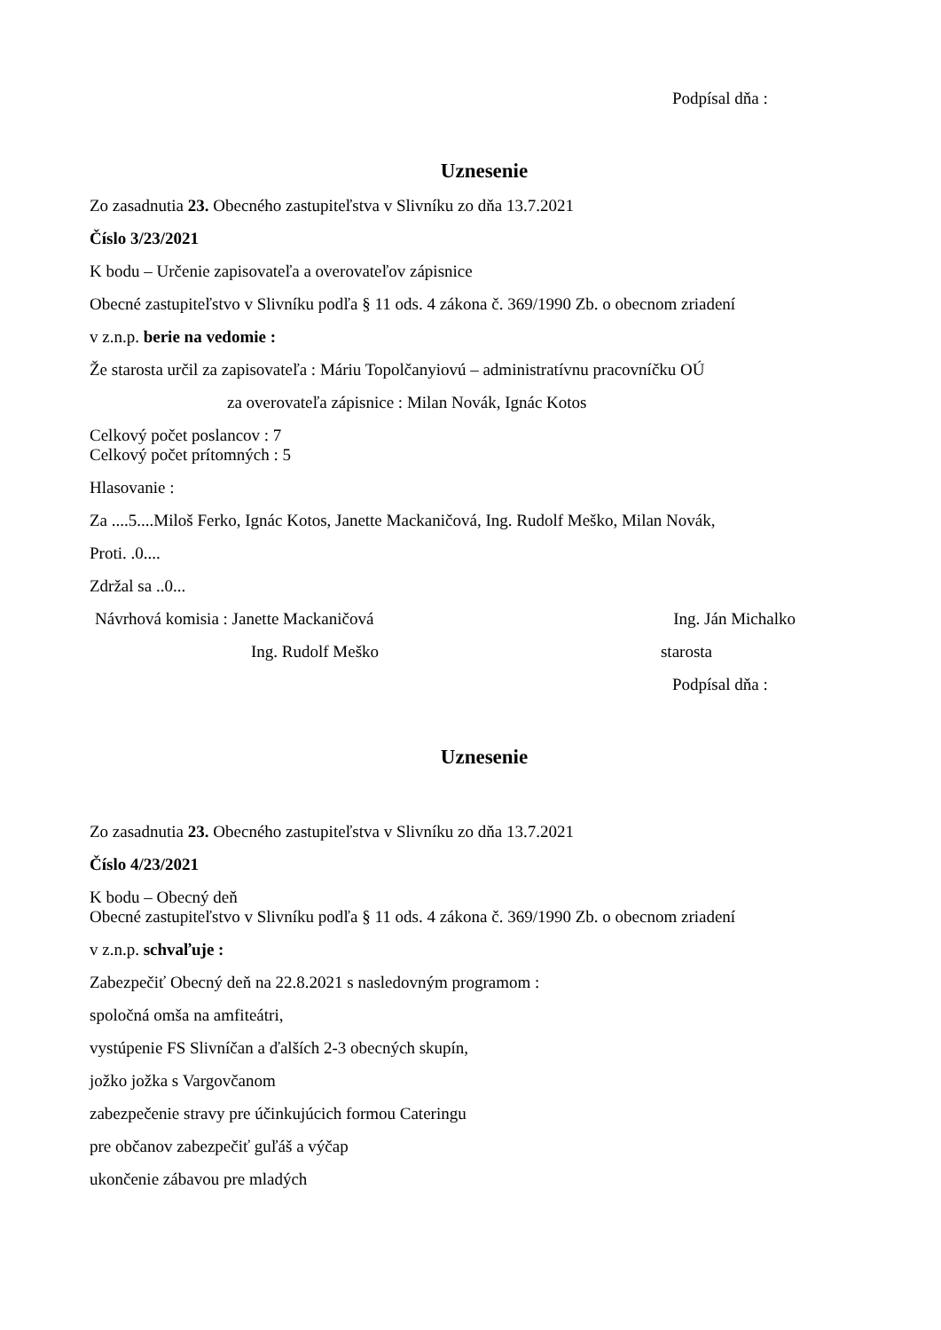Podpísal dňa :
Uznesenie
Zo zasadnutia 23. Obecného zastupiteľstva v Slivníku zo dňa 13.7.2021
Číslo 3/23/2021
K bodu – Určenie zapisovateľa a overovateľov zápisnice
Obecné zastupiteľstvo v Slivníku podľa § 11 ods. 4 zákona č. 369/1990 Zb. o obecnom zriadení
v z.n.p. berie na vedomie :
Že starosta určil za zapisovateľa : Máriu Topolčanyiovú – administratívnu pracovníčku OÚ
za overovateľa zápisnice : Milan Novák, Ignác Kotos
Celkový počet poslancov : 7
Celkový počet prítomných : 5
Hlasovanie :
Za ....5....Miloš Ferko, Ignác Kotos, Janette Mackaničová, Ing. Rudolf Meško, Milan Novák,
Proti. .0....
Zdržal sa ..0...
Návrhová komisia : Janette Mackaničová
Ing. Ján Michalko
Ing. Rudolf Meško starosta
Podpísal dňa :
Uznesenie
Zo zasadnutia 23. Obecného zastupiteľstva v Slivníku zo dňa 13.7.2021
Číslo 4/23/2021
K bodu – Obecný deň
Obecné zastupiteľstvo v Slivníku podľa § 11 ods. 4 zákona č. 369/1990 Zb. o obecnom zriadení
v z.n.p. schvaľuje :
Zabezpečiť Obecný deň na 22.8.2021 s nasledovným programom :
spoločná omša na amfiteátri,
vystúpenie FS Slivníčan a ďalších 2-3 obecných skupín,
jožko jožka s Vargovčanom
zabezpečenie stravy pre účinkujúcich formou Cateringu
pre občanov zabezpečiť guľáš a výčap
ukončenie zábavou pre mladých